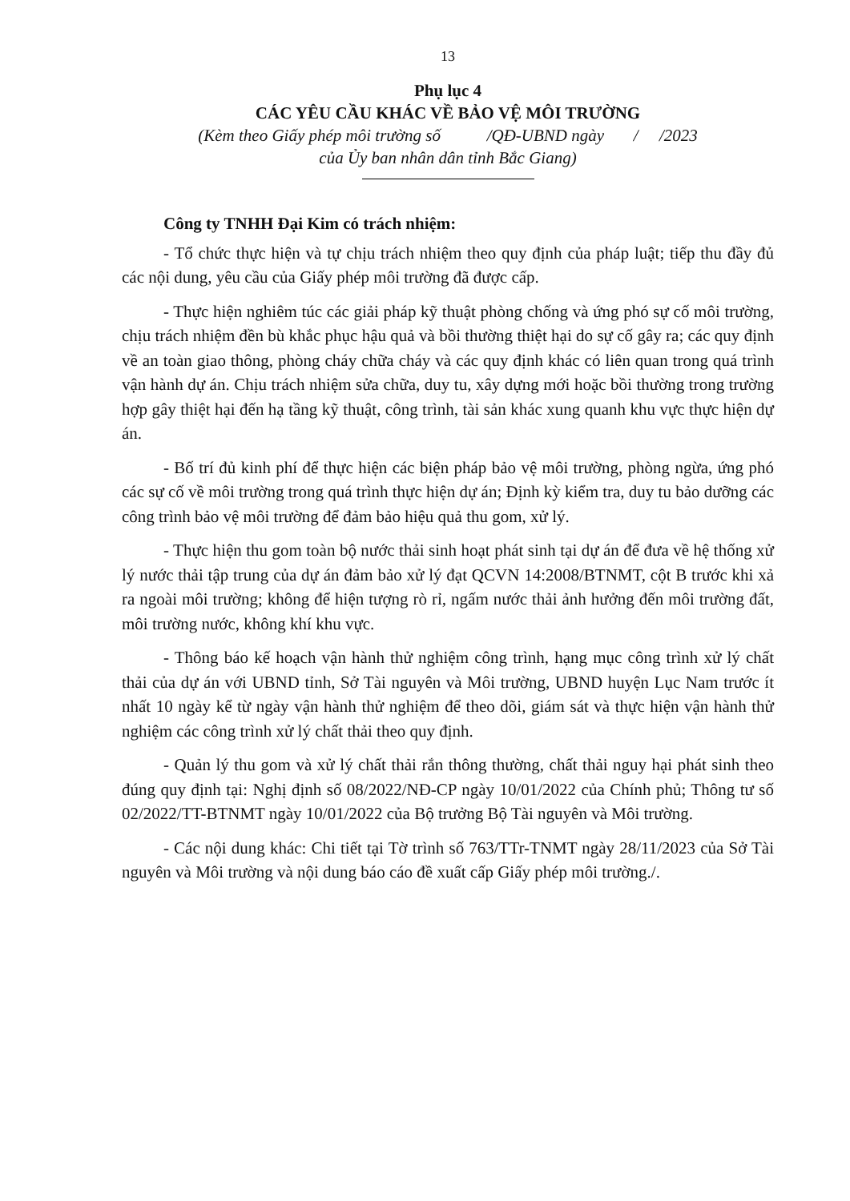13
Phụ lục 4
CÁC YÊU CẦU KHÁC VỀ BẢO VỆ MÔI TRƯỜNG
(Kèm theo Giấy phép môi trường số /QĐ-UBND ngày / /2023
của Ủy ban nhân dân tỉnh Bắc Giang)
Công ty TNHH Đại Kim có trách nhiệm:
- Tổ chức thực hiện và tự chịu trách nhiệm theo quy định của pháp luật; tiếp thu đầy đủ các nội dung, yêu cầu của Giấy phép môi trường đã được cấp.
- Thực hiện nghiêm túc các giải pháp kỹ thuật phòng chống và ứng phó sự cố môi trường, chịu trách nhiệm đền bù khắc phục hậu quả và bồi thường thiệt hại do sự cố gây ra; các quy định về an toàn giao thông, phòng cháy chữa cháy và các quy định khác có liên quan trong quá trình vận hành dự án. Chịu trách nhiệm sửa chữa, duy tu, xây dựng mới hoặc bồi thường trong trường hợp gây thiệt hại đến hạ tầng kỹ thuật, công trình, tài sản khác xung quanh khu vực thực hiện dự án.
- Bố trí đủ kinh phí để thực hiện các biện pháp bảo vệ môi trường, phòng ngừa, ứng phó các sự cố về môi trường trong quá trình thực hiện dự án; Định kỳ kiểm tra, duy tu bảo dưỡng các công trình bảo vệ môi trường để đảm bảo hiệu quả thu gom, xử lý.
- Thực hiện thu gom toàn bộ nước thải sinh hoạt phát sinh tại dự án để đưa về hệ thống xử lý nước thải tập trung của dự án đảm bảo xử lý đạt QCVN 14:2008/BTNMT, cột B trước khi xả ra ngoài môi trường; không để hiện tượng rò rỉ, ngấm nước thải ảnh hưởng đến môi trường đất, môi trường nước, không khí khu vực.
- Thông báo kế hoạch vận hành thử nghiệm công trình, hạng mục công trình xử lý chất thải của dự án với UBND tỉnh, Sở Tài nguyên và Môi trường, UBND huyện Lục Nam trước ít nhất 10 ngày kể từ ngày vận hành thử nghiệm để theo dõi, giám sát và thực hiện vận hành thử nghiệm các công trình xử lý chất thải theo quy định.
- Quản lý thu gom và xử lý chất thải rắn thông thường, chất thải nguy hại phát sinh theo đúng quy định tại: Nghị định số 08/2022/NĐ-CP ngày 10/01/2022 của Chính phủ; Thông tư số 02/2022/TT-BTNMT ngày 10/01/2022 của Bộ trưởng Bộ Tài nguyên và Môi trường.
- Các nội dung khác: Chi tiết tại Tờ trình số 763/TTr-TNMT ngày 28/11/2023 của Sở Tài nguyên và Môi trường và nội dung báo cáo đề xuất cấp Giấy phép môi trường./.